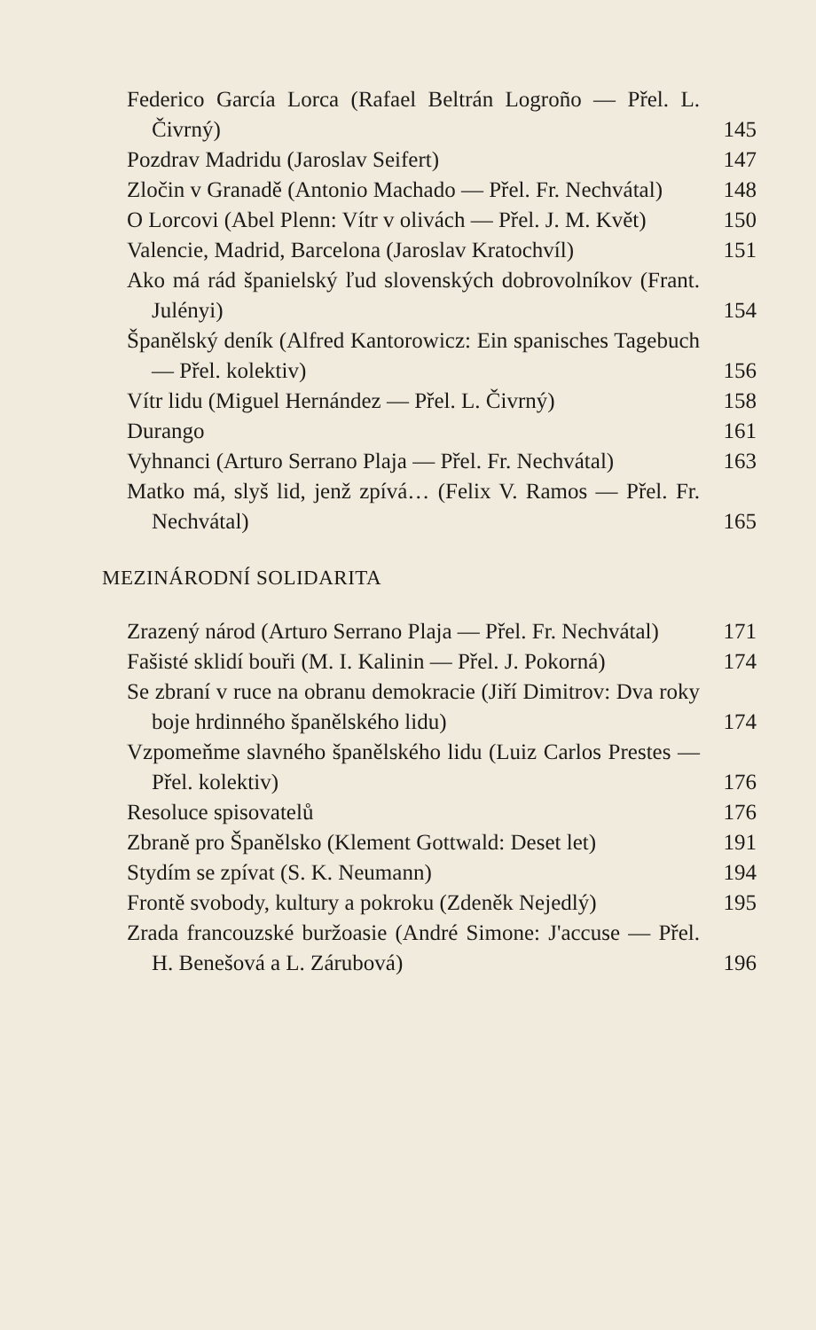Federico García Lorca (Rafael Beltrán Logroño — Přel. L. Čivrný)
145
Pozdrav Madridu (Jaroslav Seifert)
147
Zločin v Granadě (Antonio Machado — Přel. Fr. Nechvátal)
148
O Lorcovi (Abel Plenn: Vítr v olivách — Přel. J. M. Květ)
150
Valencie, Madrid, Barcelona (Jaroslav Kratochvíl)
151
Ako má rád španielský ľud slovenských dobrovolníkov (Frant. Julényi)
154
Španělský deník (Alfred Kantorowicz: Ein spanisches Tagebuch — Přel. kolektiv)
156
Vítr lidu (Miguel Hernández — Přel. L. Čivrný)
158
Durango
161
Vyhnanci (Arturo Serrano Plaja — Přel. Fr. Nechvátal)
163
Matko má, slyš lid, jenž zpívá… (Felix V. Ramos — Přel. Fr. Nechvátal)
165
MEZINÁRODNÍ SOLIDARITA
Zrazený národ (Arturo Serrano Plaja — Přel. Fr. Nechvátal)
171
Fašisté sklidí bouři (M. I. Kalinin — Přel. J. Pokorná)
174
Se zbraní v ruce na obranu demokracie (Jiří Dimitrov: Dva roky boje hrdinného španělského lidu)
174
Vzpomeňme slavného španělského lidu (Luiz Carlos Prestes — Přel. kolektiv)
176
Resoluce spisovatelů
176
Zbraně pro Španělsko (Klement Gottwald: Deset let)
191
Stydím se zpívat (S. K. Neumann)
194
Frontě svobody, kultury a pokroku (Zdeněk Nejedlý)
195
Zrada francouzské buržoasie (André Simone: J'accuse — Přel. H. Benešová a L. Zárubová)
196